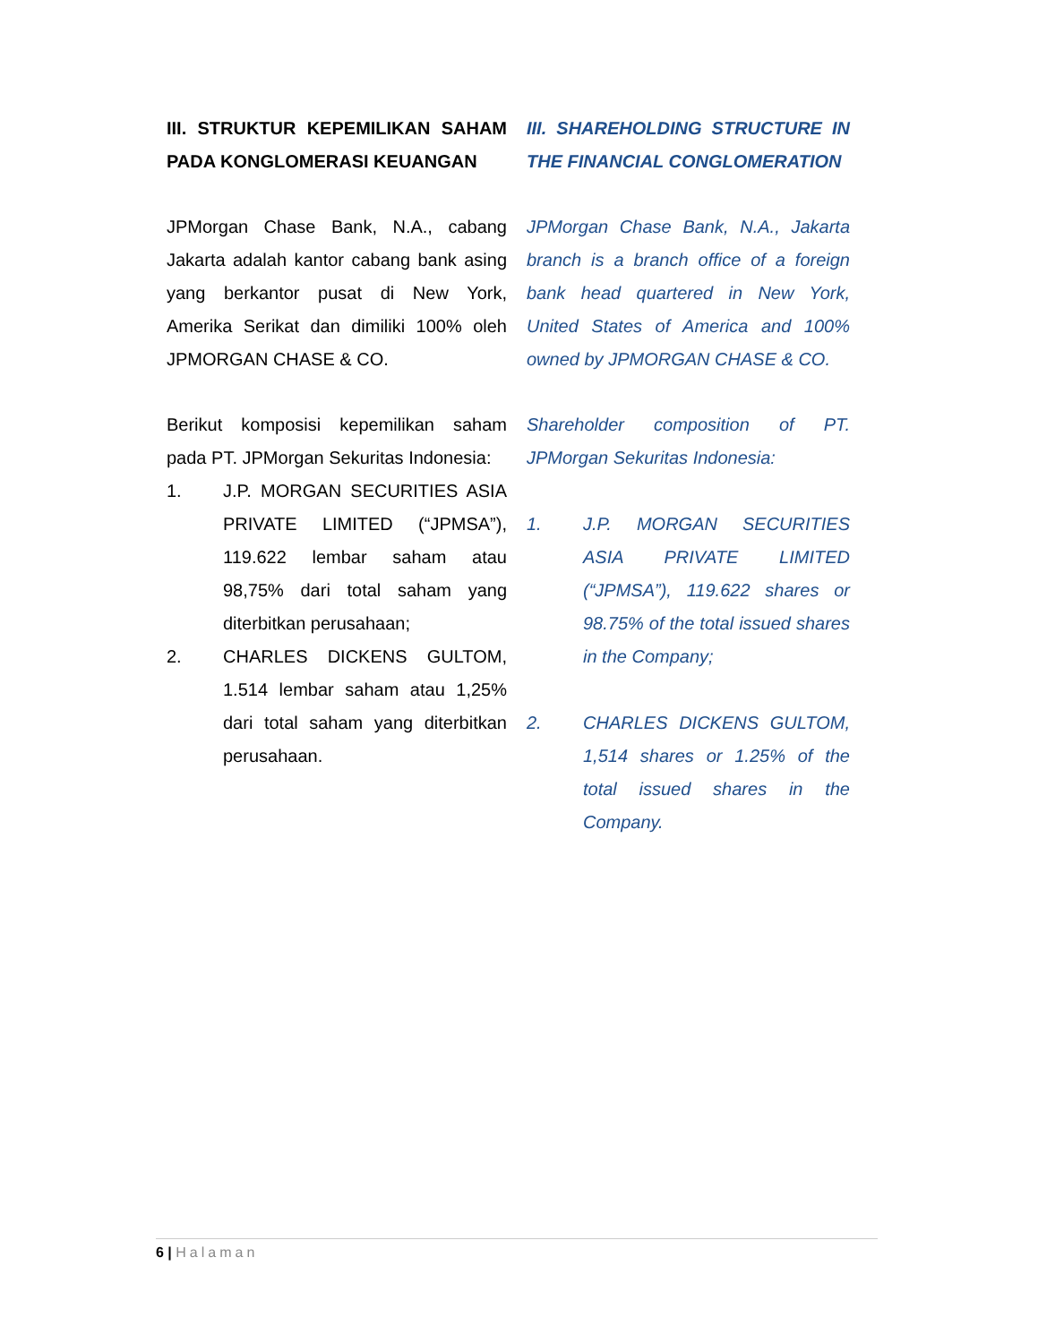III. STRUKTUR KEPEMILIKAN SAHAM PADA KONGLOMERASI KEUANGAN
III. SHAREHOLDING STRUCTURE IN THE FINANCIAL CONGLOMERATION
JPMorgan Chase Bank, N.A., cabang Jakarta adalah kantor cabang bank asing yang berkantor pusat di New York, Amerika Serikat dan dimiliki 100% oleh JPMORGAN CHASE & CO.
JPMorgan Chase Bank, N.A., Jakarta branch is a branch office of a foreign bank head quartered in New York, United States of America and 100% owned by JPMORGAN CHASE & CO.
Berikut komposisi kepemilikan saham pada PT. JPMorgan Sekuritas Indonesia:
1. J.P. MORGAN SECURITIES ASIA PRIVATE LIMITED (“JPMSA”), 119.622 lembar saham atau 98,75% dari total saham yang diterbitkan perusahaan;
2. CHARLES DICKENS GULTOM, 1.514 lembar saham atau 1,25% dari total saham yang diterbitkan perusahaan.
Shareholder composition of PT. JPMorgan Sekuritas Indonesia:
1. J.P. MORGAN SECURITIES ASIA PRIVATE LIMITED (“JPMSA”), 119.622 shares or 98.75% of the total issued shares in the Company;
2. CHARLES DICKENS GULTOM, 1,514 shares or 1.25% of the total issued shares in the Company.
6 | Halaman